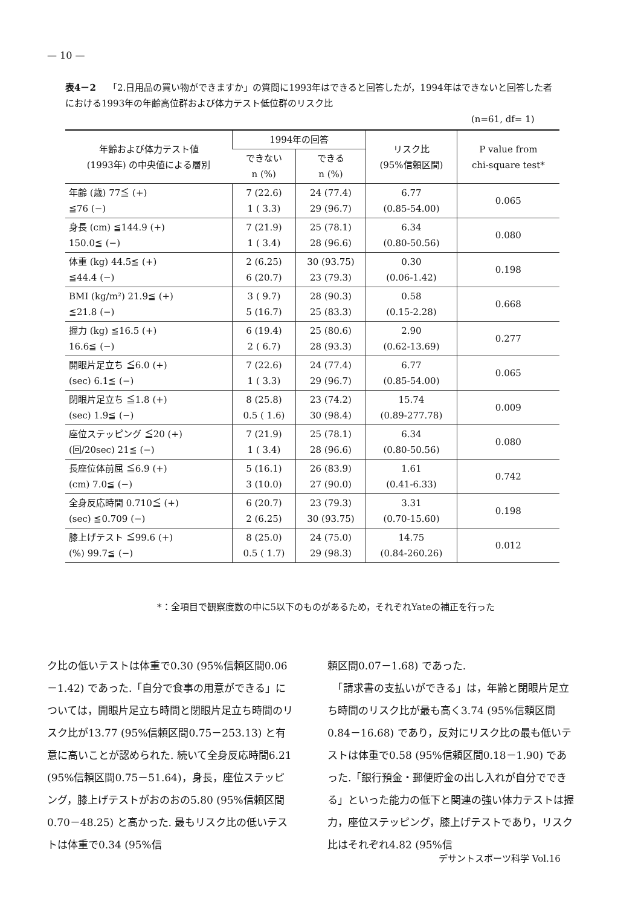— 10 —
表4－2 「2.日用品の買い物ができますか」の質問に1993年はできると回答したが，1994年はできないと回答した者における1993年の年齢高位群および体力テスト低位群のリスク比
(n=61, df= 1)
| 年齢および体力テスト値 (1993年) の中央値による層別 | 1994年の回答 | | リスク比 (95%信頼区間) | P value from chi-square test* |
| --- | --- | --- | --- | --- |
| | できない n (%) | できる n (%) | | |
| 年齢 (歳) 77≦ (+) ≦76 (−) | 7 (22.6) 1 ( 3.3) | 24 (77.4) 29 (96.7) | 6.77 (0.85-54.00) | 0.065 |
| 身長 (cm) ≦144.9 (+) 150.0≦ (−) | 7 (21.9) 1 ( 3.4) | 25 (78.1) 28 (96.6) | 6.34 (0.80-50.56) | 0.080 |
| 体重 (kg) 44.5≦ (+) ≦44.4 (−) | 2 (6.25) 6 (20.7) | 30 (93.75) 23 (79.3) | 0.30 (0.06-1.42) | 0.198 |
| BMI (kg/m²) 21.9≦ (+) ≦21.8 (−) | 3 ( 9.7) 5 (16.7) | 28 (90.3) 25 (83.3) | 0.58 (0.15-2.28) | 0.668 |
| 握力 (kg) ≦16.5 (+) 16.6≦ (−) | 6 (19.4) 2 ( 6.7) | 25 (80.6) 28 (93.3) | 2.90 (0.62-13.69) | 0.277 |
| 開眼片足立ち ≦6.0 (+) (sec) 6.1≦ (−) | 7 (22.6) 1 ( 3.3) | 24 (77.4) 29 (96.7) | 6.77 (0.85-54.00) | 0.065 |
| 閉眼片足立ち ≦1.8 (+) (sec) 1.9≦ (−) | 8 (25.8) 0.5 ( 1.6) | 23 (74.2) 30 (98.4) | 15.74 (0.89-277.78) | 0.009 |
| 座位ステッピング ≦20 (+) (回/20sec) 21≦ (−) | 7 (21.9) 1 ( 3.4) | 25 (78.1) 28 (96.6) | 6.34 (0.80-50.56) | 0.080 |
| 長座位体前屈 ≦6.9 (+) (cm) 7.0≦ (−) | 5 (16.1) 3 (10.0) | 26 (83.9) 27 (90.0) | 1.61 (0.41-6.33) | 0.742 |
| 全身反応時間 0.710≦ (+) (sec) ≦0.709 (−) | 6 (20.7) 2 (6.25) | 23 (79.3) 30 (93.75) | 3.31 (0.70-15.60) | 0.198 |
| 膝上げテスト ≦99.6 (+) (%) 99.7≦ (−) | 8 (25.0) 0.5 ( 1.7) | 24 (75.0) 29 (98.3) | 14.75 (0.84-260.26) | 0.012 |
*：全項目で観察度数の中に5以下のものがあるため，それぞれYateの補正を行った
ク比の低いテストは体重で0.30 (95%信頼区間0.06－1.42) であった.「自分で食事の用意ができる」については，開眼片足立ち時間と閉眼片足立ち時間のリスク比が13.77 (95%信頼区間0.75－253.13) と有意に高いことが認められた. 続いて全身反応時間6.21 (95%信頼区間0.75－51.64)，身長，座位ステッピング，膝上げテストがおのおの5.80 (95%信頼区間0.70－48.25) と高かった. 最もリスク比の低いテストは体重で0.34 (95%信
頼区間0.07－1.68) であった.
　「請求書の支払いができる」は，年齢と閉眼片足立ち時間のリスク比が最も高く3.74 (95%信頼区間0.84－16.68) であり，反対にリスク比の最も低いテストは体重で0.58 (95%信頼区間0.18－1.90) であった.「銀行預金・郵便貯金の出し入れが自分でできる」といった能力の低下と関連の強い体力テストは握力，座位ステッピング，膝上げテストであり，リスク比はそれぞれ4.82 (95%信
デサントスポーツ科学 Vol.16